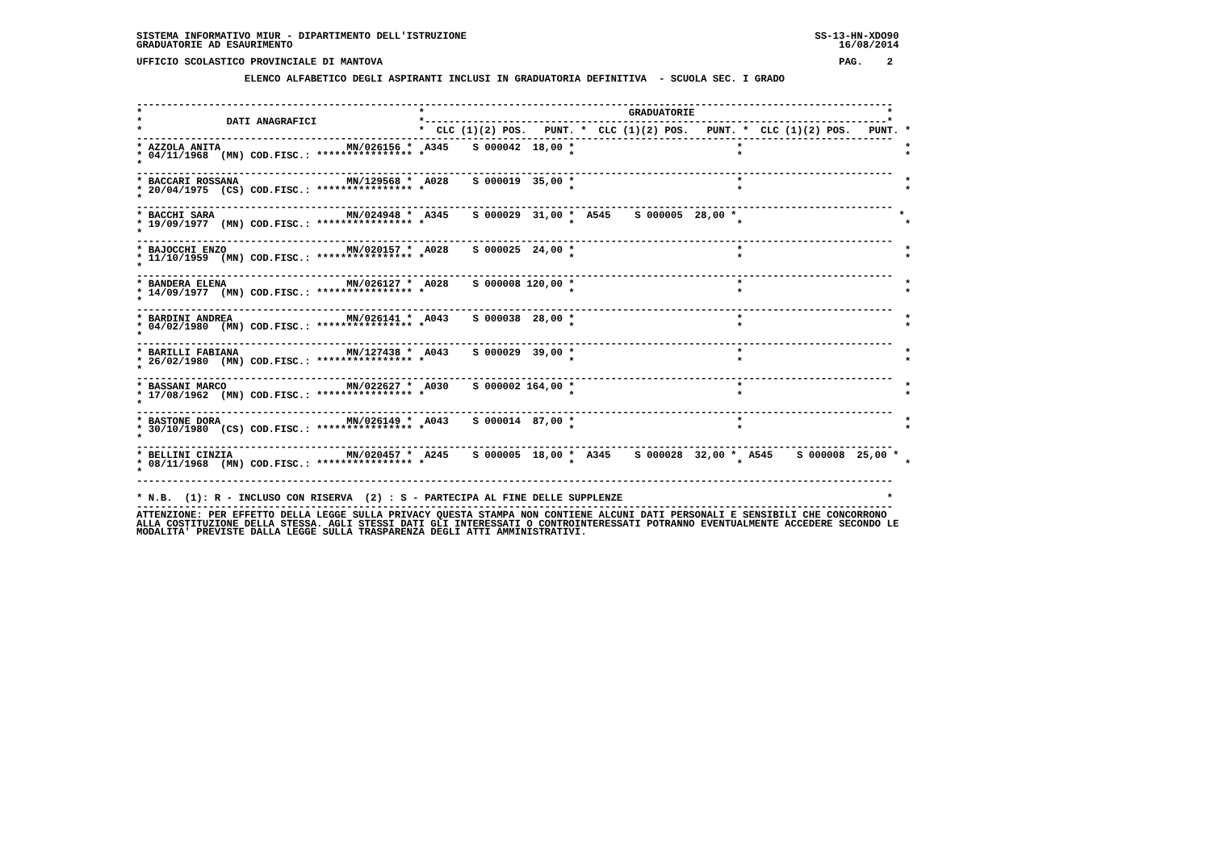SISTEMA INFORMATIVO MIUR - DIPARTIMENTO DELL'ISTRUZIONE                                                          SS-13-HN-XDO90
GRADUATORIE AD ESAURIMENTO                                                                                           16/08/2014

UFFICIO SCOLASTICO PROVINCIALE DI MANTOVA                                                                            PAG.    2

                  ELENCO ALFABETICO DEGLI ASPIRANTI INCLUSI IN GRADUATORIA DEFINITIVA  - SCUOLA SEC. I GRADO


------------------------------------------------------------------------------------------------------------------------------
*                                              *                                  GRADUATORIE                                *
*              DATI ANAGRAFICI                 *-----------------------------------------------------------------------------*
*                                              *  CLC (1)(2) POS.   PUNT. *  CLC (1)(2) POS.   PUNT. *  CLC (1)(2) POS.   PUNT. *
------------------------------------------------------------------------------------------------------------------------------
* AZZOLA ANITA                     MN/026156 *  A345    S 000042  18,00 *                           *                           *
* 04/11/1968  (MN) COD.FISC.: **************** *                        *                           *                           *
*
------------------------------------------------------------------------------------------------------------------------------
* BACCARI ROSSANA                  MN/129568 *  A028    S 000019  35,00 *                           *                           *
* 20/04/1975  (CS) COD.FISC.: **************** *                        *                           *                           *
*
------------------------------------------------------------------------------------------------------------------------------
* BACCHI SARA                      MN/024948 *  A345    S 000029  31,00 *  A545    S 000005  28,00 *                           *
* 19/09/1977  (MN) COD.FISC.: **************** *                        *                           *                           *
*
------------------------------------------------------------------------------------------------------------------------------
* BAJOCCHI ENZO                    MN/020157 *  A028    S 000025  24,00 *                           *                           *
* 11/10/1959  (MN) COD.FISC.: **************** *                        *                           *                           *
*
------------------------------------------------------------------------------------------------------------------------------
* BANDERA ELENA                    MN/026127 *  A028    S 000008 120,00 *                           *                           *
* 14/09/1977  (MN) COD.FISC.: **************** *                        *                           *                           *
*
------------------------------------------------------------------------------------------------------------------------------
* BARDINI ANDREA                   MN/026141 *  A043    S 000038  28,00 *                           *                           *
* 04/02/1980  (MN) COD.FISC.: **************** *                        *                           *                           *
*
------------------------------------------------------------------------------------------------------------------------------
* BARILLI FABIANA                  MN/127438 *  A043    S 000029  39,00 *                           *                           *
* 26/02/1980  (MN) COD.FISC.: **************** *                        *                           *                           *
*
------------------------------------------------------------------------------------------------------------------------------
* BASSANI MARCO                    MN/022627 *  A030    S 000002 164,00 *                           *                           *
* 17/08/1962  (MN) COD.FISC.: **************** *                        *                           *                           *
*
------------------------------------------------------------------------------------------------------------------------------
* BASTONE DORA                     MN/026149 *  A043    S 000014  87,00 *                           *                           *
* 30/10/1980  (CS) COD.FISC.: **************** *                        *                           *                           *
*
------------------------------------------------------------------------------------------------------------------------------
* BELLINI CINZIA                   MN/020457 *  A245    S 000005  18,00 *  A345    S 000028  32,00 *  A545    S 000008  25,00 *
* 08/11/1968  (MN) COD.FISC.: **************** *                        *                           *                           *
*
------------------------------------------------------------------------------------------------------------------------------

* N.B.  (1): R - INCLUSO CON RISERVA  (2) : S - PARTECIPA AL FINE DELLE SUPPLENZE                                            *
------------------------------------------------------------------------------------------------------------------------------
ATTENZIONE: PER EFFETTO DELLA LEGGE SULLA PRIVACY QUESTA STAMPA NON CONTIENE ALCUNI DATI PERSONALI E SENSIBILI CHE CONCORRONO
ALLA COSTITUZIONE DELLA STESSA. AGLI STESSI DATI GLI INTERESSATI O CONTROINTERESSATI POTRANNO EVENTUALMENTE ACCEDERE SECONDO LE
MODALITA' PREVISTE DALLA LEGGE SULLA TRASPARENZA DEGLI ATTI AMMINISTRATIVI.